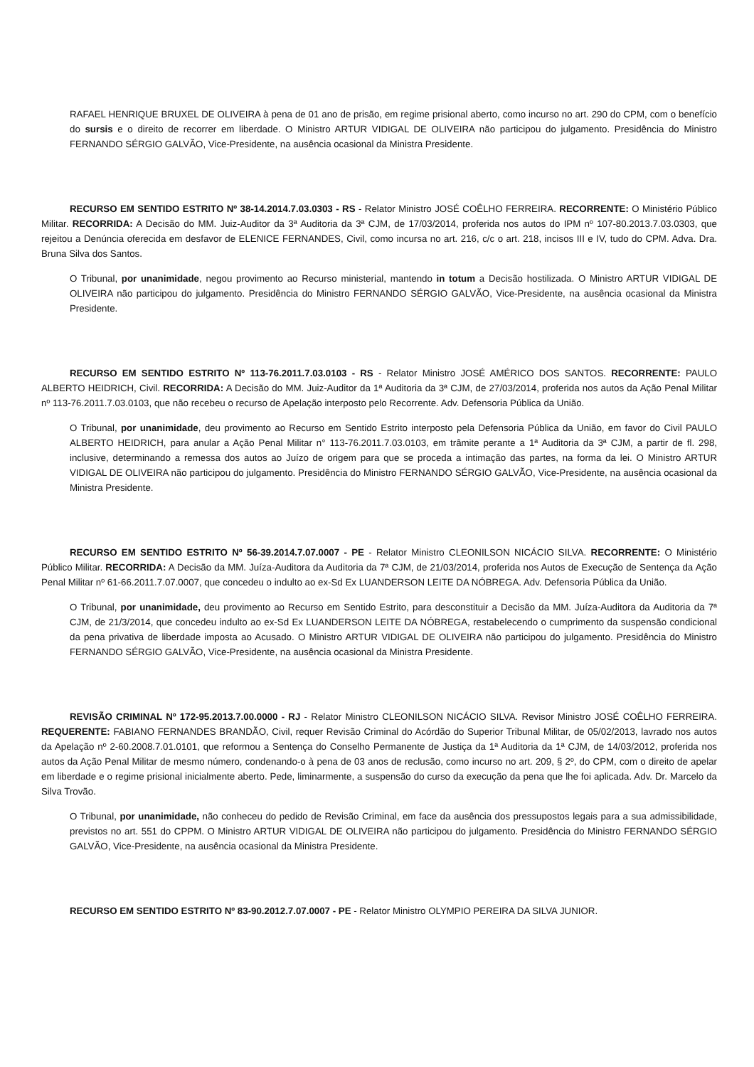RAFAEL HENRIQUE BRUXEL DE OLIVEIRA à pena de 01 ano de prisão, em regime prisional aberto, como incurso no art. 290 do CPM, com o benefício do sursis e o direito de recorrer em liberdade. O Ministro ARTUR VIDIGAL DE OLIVEIRA não participou do julgamento. Presidência do Ministro FERNANDO SÉRGIO GALVÃO, Vice-Presidente, na ausência ocasional da Ministra Presidente.
RECURSO EM SENTIDO ESTRITO Nº 38-14.2014.7.03.0303 - RS - Relator Ministro JOSÉ COÊLHO FERREIRA. RECORRENTE: O Ministério Público Militar. RECORRIDA: A Decisão do MM. Juiz-Auditor da 3ª Auditoria da 3ª CJM, de 17/03/2014, proferida nos autos do IPM nº 107-80.2013.7.03.0303, que rejeitou a Denúncia oferecida em desfavor de ELENICE FERNANDES, Civil, como incursa no art. 216, c/c o art. 218, incisos III e IV, tudo do CPM. Adva. Dra. Bruna Silva dos Santos.
O Tribunal, por unanimidade, negou provimento ao Recurso ministerial, mantendo in totum a Decisão hostilizada. O Ministro ARTUR VIDIGAL DE OLIVEIRA não participou do julgamento. Presidência do Ministro FERNANDO SÉRGIO GALVÃO, Vice-Presidente, na ausência ocasional da Ministra Presidente.
RECURSO EM SENTIDO ESTRITO Nº 113-76.2011.7.03.0103 - RS - Relator Ministro JOSÉ AMÉRICO DOS SANTOS. RECORRENTE: PAULO ALBERTO HEIDRICH, Civil. RECORRIDA: A Decisão do MM. Juiz-Auditor da 1ª Auditoria da 3ª CJM, de 27/03/2014, proferida nos autos da Ação Penal Militar nº 113-76.2011.7.03.0103, que não recebeu o recurso de Apelação interposto pelo Recorrente. Adv. Defensoria Pública da União.
O Tribunal, por unanimidade, deu provimento ao Recurso em Sentido Estrito interposto pela Defensoria Pública da União, em favor do Civil PAULO ALBERTO HEIDRICH, para anular a Ação Penal Militar n° 113-76.2011.7.03.0103, em trâmite perante a 1ª Auditoria da 3ª CJM, a partir de fl. 298, inclusive, determinando a remessa dos autos ao Juízo de origem para que se proceda a intimação das partes, na forma da lei. O Ministro ARTUR VIDIGAL DE OLIVEIRA não participou do julgamento. Presidência do Ministro FERNANDO SÉRGIO GALVÃO, Vice-Presidente, na ausência ocasional da Ministra Presidente.
RECURSO EM SENTIDO ESTRITO Nº 56-39.2014.7.07.0007 - PE - Relator Ministro CLEONILSON NICÁCIO SILVA. RECORRENTE: O Ministério Público Militar. RECORRIDA: A Decisão da MM. Juíza-Auditora da Auditoria da 7ª CJM, de 21/03/2014, proferida nos Autos de Execução de Sentença da Ação Penal Militar nº 61-66.2011.7.07.0007, que concedeu o indulto ao ex-Sd Ex LUANDERSON LEITE DA NÓBREGA. Adv. Defensoria Pública da União.
O Tribunal, por unanimidade, deu provimento ao Recurso em Sentido Estrito, para desconstituir a Decisão da MM. Juíza-Auditora da Auditoria da 7ª CJM, de 21/3/2014, que concedeu indulto ao ex-Sd Ex LUANDERSON LEITE DA NÓBREGA, restabelecendo o cumprimento da suspensão condicional da pena privativa de liberdade imposta ao Acusado. O Ministro ARTUR VIDIGAL DE OLIVEIRA não participou do julgamento. Presidência do Ministro FERNANDO SÉRGIO GALVÃO, Vice-Presidente, na ausência ocasional da Ministra Presidente.
REVISÃO CRIMINAL Nº 172-95.2013.7.00.0000 - RJ - Relator Ministro CLEONILSON NICÁCIO SILVA. Revisor Ministro JOSÉ COÊLHO FERREIRA. REQUERENTE: FABIANO FERNANDES BRANDÃO, Civil, requer Revisão Criminal do Acórdão do Superior Tribunal Militar, de 05/02/2013, lavrado nos autos da Apelação nº 2-60.2008.7.01.0101, que reformou a Sentença do Conselho Permanente de Justiça da 1ª Auditoria da 1ª CJM, de 14/03/2012, proferida nos autos da Ação Penal Militar de mesmo número, condenando-o à pena de 03 anos de reclusão, como incurso no art. 209, § 2º, do CPM, com o direito de apelar em liberdade e o regime prisional inicialmente aberto. Pede, liminarmente, a suspensão do curso da execução da pena que lhe foi aplicada. Adv. Dr. Marcelo da Silva Trovão.
O Tribunal, por unanimidade, não conheceu do pedido de Revisão Criminal, em face da ausência dos pressupostos legais para a sua admissibilidade, previstos no art. 551 do CPPM. O Ministro ARTUR VIDIGAL DE OLIVEIRA não participou do julgamento. Presidência do Ministro FERNANDO SÉRGIO GALVÃO, Vice-Presidente, na ausência ocasional da Ministra Presidente.
RECURSO EM SENTIDO ESTRITO Nº 83-90.2012.7.07.0007 - PE - Relator Ministro OLYMPIO PEREIRA DA SILVA JUNIOR.